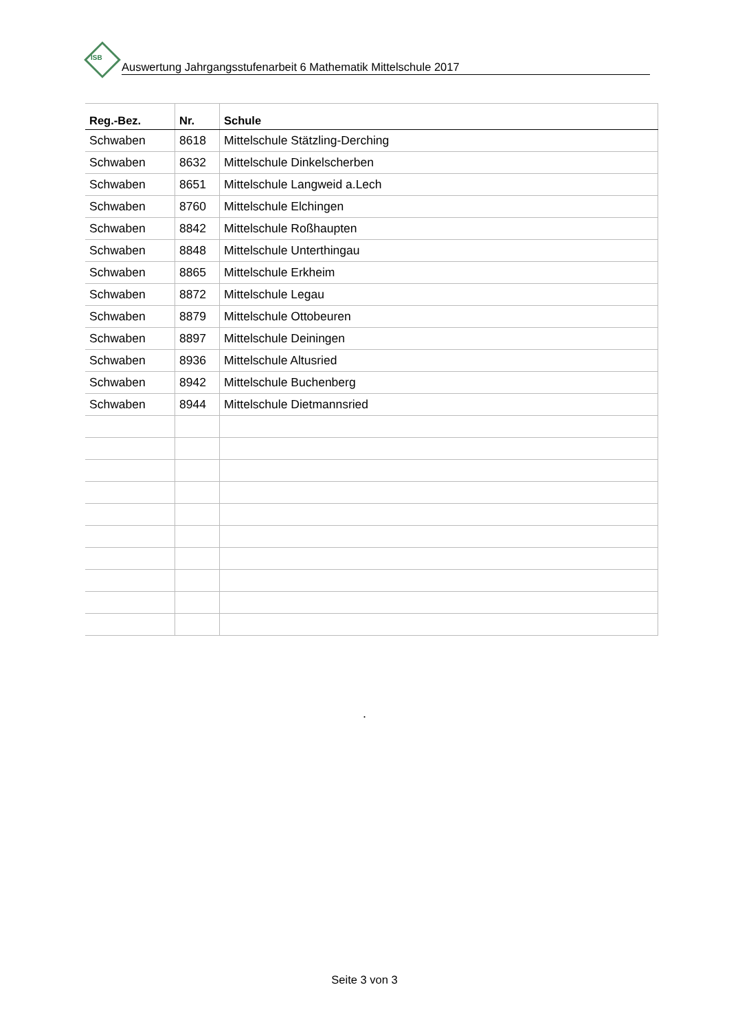ISB
Auswertung Jahrgangsstufenarbeit 6 Mathematik Mittelschule 2017
| Reg.-Bez. | Nr. | Schule |
| --- | --- | --- |
| Schwaben | 8618 | Mittelschule Stätzling-Derching |
| Schwaben | 8632 | Mittelschule Dinkelscherben |
| Schwaben | 8651 | Mittelschule Langweid a.Lech |
| Schwaben | 8760 | Mittelschule Elchingen |
| Schwaben | 8842 | Mittelschule Roßhaupten |
| Schwaben | 8848 | Mittelschule Unterthingau |
| Schwaben | 8865 | Mittelschule Erkheim |
| Schwaben | 8872 | Mittelschule Legau |
| Schwaben | 8879 | Mittelschule Ottobeuren |
| Schwaben | 8897 | Mittelschule Deiningen |
| Schwaben | 8936 | Mittelschule Altusried |
| Schwaben | 8942 | Mittelschule Buchenberg |
| Schwaben | 8944 | Mittelschule Dietmannsried |
.
Seite 3 von 3